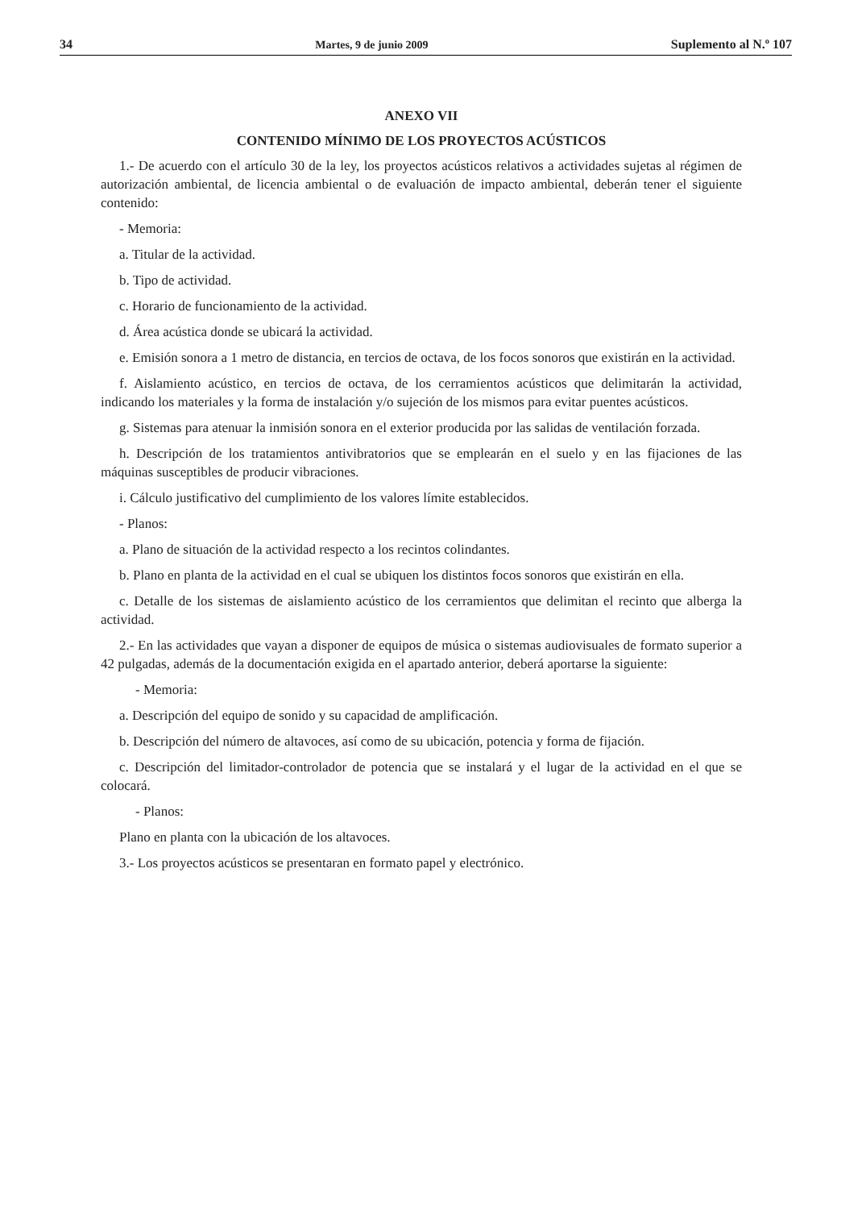34 Martes, 9 de junio 2009 Suplemento al N.º 107
ANEXO VII
CONTENIDO MÍNIMO DE LOS PROYECTOS ACÚSTICOS
1.- De acuerdo con el artículo 30 de la ley, los proyectos acústicos relativos a actividades sujetas al régimen de autorización ambiental, de licencia ambiental o de evaluación de impacto ambiental, deberán tener el siguiente contenido:
- Memoria:
a. Titular de la actividad.
b. Tipo de actividad.
c. Horario de funcionamiento de la actividad.
d. Área acústica donde se ubicará la actividad.
e. Emisión sonora a 1 metro de distancia, en tercios de octava, de los focos sonoros que existirán en la actividad.
f. Aislamiento acústico, en tercios de octava, de los cerramientos acústicos que delimitarán la actividad, indicando los materiales y la forma de instalación y/o sujeción de los mismos para evitar puentes acústicos.
g. Sistemas para atenuar la inmisión sonora en el exterior producida por las salidas de ventilación forzada.
h. Descripción de los tratamientos antivibratorios que se emplearán en el suelo y en las fijaciones de las máquinas susceptibles de producir vibraciones.
i. Cálculo justificativo del cumplimiento de los valores límite establecidos.
- Planos:
a. Plano de situación de la actividad respecto a los recintos colindantes.
b. Plano en planta de la actividad en el cual se ubiquen los distintos focos sonoros que existirán en ella.
c. Detalle de los sistemas de aislamiento acústico de los cerramientos que delimitan el recinto que alberga la actividad.
2.- En las actividades que vayan a disponer de equipos de música o sistemas audiovisuales de formato superior a 42 pulgadas, además de la documentación exigida en el apartado anterior, deberá aportarse la siguiente:
- Memoria:
a. Descripción del equipo de sonido y su capacidad de amplificación.
b. Descripción del número de altavoces, así como de su ubicación, potencia y forma de fijación.
c. Descripción del limitador-controlador de potencia que se instalará y el lugar de la actividad en el que se colocará.
- Planos:
Plano en planta con la ubicación de los altavoces.
3.- Los proyectos acústicos se presentaran en formato papel y electrónico.